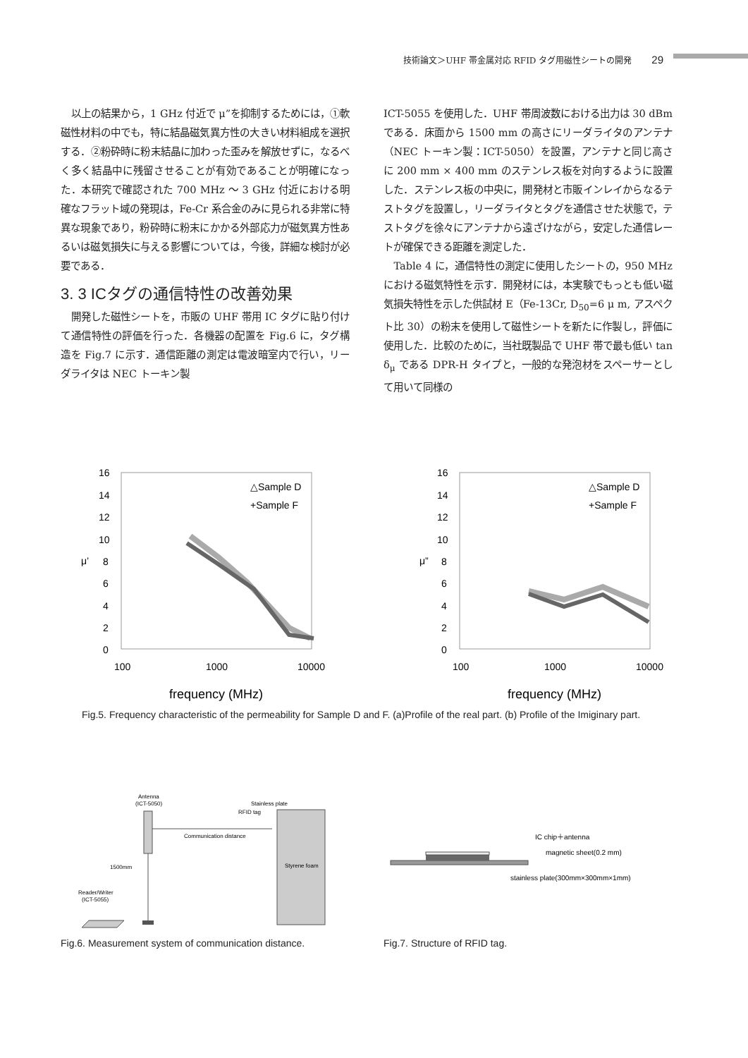技術論文＞UHF 帯金属対応 RFID タグ用磁性シートの開発 29
以上の結果から，1 GHz 付近で μ”を抑制するためには，①軟磁性材料の中でも，特に結晶磁気異方性の大きい材料組成を選択する．②粉砕時に粉末結晶に加わった歪みを解放せずに，なるべく多く結晶中に残留させることが有効であることが明確になった．本研究で確認された 700 MHz ～ 3 GHz 付近における明確なフラット域の発現は，Fe-Cr 系合金のみに見られる非常に特異な現象であり，粉砕時に粉末にかかる外部応力が磁気異方性あるいは磁気損失に与える影響については，今後，詳細な検討が必要である．
3. 3 ICタグの通信特性の改善効果
開発した磁性シートを，市販の UHF 帯用 IC タグに貼り付けて通信特性の評価を行った．各機器の配置を Fig.6 に，タグ構造を Fig.7 に示す．通信距離の測定は電波暗室内で行い，リーダライタは NEC トーキン製
ICT-5055 を使用した．UHF 帯周波数における出力は 30 dBm である．床面から 1500 mm の高さにリーダライタのアンテナ（NEC トーキン製：ICT-5050）を設置，アンテナと同じ高さに 200 mm × 400 mm のステンレス板を対向するように設置した．ステンレス板の中央に，開発材と市販インレイからなるテストタグを設置し，リーダライタとタグを通信させた状態で，テストタグを徐々にアンテナから遠ざけながら，安定した通信レートが確保できる距離を測定した．
Table 4 に，通信特性の測定に使用したシートの，950 MHz における磁気特性を示す．開発材には，本実験でもっとも低い磁気損失特性を示した供試材 E（Fe-13Cr, D<sub>50</sub>=6 μ m, アスペクト比 30）の粉末を使用して磁性シートを新たに作製し，評価に使用した．比較のために，当社既製品で UHF 帯で最も低い tan δ<sub>μ</sub> である DPR-H タイプと，一般的な発泡材をスペーサーとして用いて同様の
16
14
12
10
8
6
4
2
0
μ’
100
1000
10000
frequency (MHz)
△Sample D
+Sample F
16
14
12
10
8
6
4
2
0
μ”
100
1000
10000
frequency (MHz)
△Sample D
+Sample F
Fig.5. Frequency characteristic of the permeability for Sample D and F. (a)Profile of the real part. (b) Profile of the Imiginary part.
Antenna
(ICT-5050)
Communication distance
Stainless plate
RFID tag
Styrene foam
1500mm
Reader/Writer
(ICT-5055)
Fig.6. Measurement system of communication distance.
IC chip＋antenna
magnetic sheet(0.2 mm)
stainless plate(300mm×300mm×1mm)
Fig.7. Structure of RFID tag.